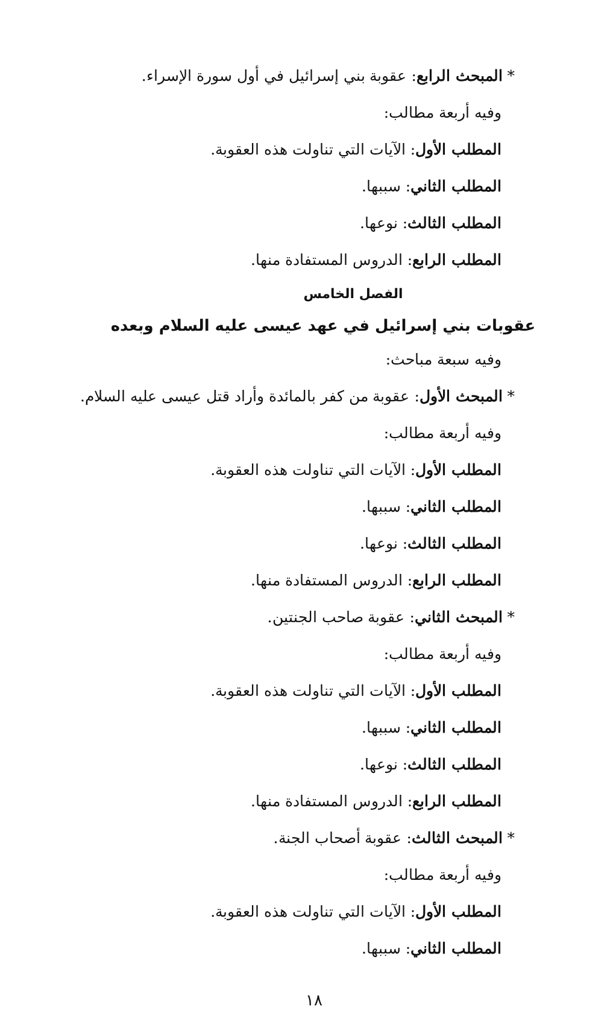* المبحث الرابع: عقوبة بني إسرائيل في أول سورة الإسراء.
وفيه أربعة مطالب:
المطلب الأول: الآيات التي تناولت هذه العقوبة.
المطلب الثاني: سببها.
المطلب الثالث: نوعها.
المطلب الرابع: الدروس المستفادة منها.
الفصل الخامس
عقوبات بني إسرائيل في عهد عيسى عليه السلام وبعده
وفيه سبعة مباحث:
* المبحث الأول: عقوبة من كفر بالمائدة وأراد قتل عيسى عليه السلام.
وفيه أربعة مطالب:
المطلب الأول: الآيات التي تناولت هذه العقوبة.
المطلب الثاني: سببها.
المطلب الثالث: نوعها.
المطلب الرابع: الدروس المستفادة منها.
* المبحث الثاني: عقوبة صاحب الجنتين.
وفيه أربعة مطالب:
المطلب الأول: الآيات التي تناولت هذه العقوبة.
المطلب الثاني: سببها.
المطلب الثالث: نوعها.
المطلب الرابع: الدروس المستفادة منها.
* المبحث الثالث: عقوبة أصحاب الجنة.
وفيه أربعة مطالب:
المطلب الأول: الآيات التي تناولت هذه العقوبة.
المطلب الثاني: سببها.
١٨